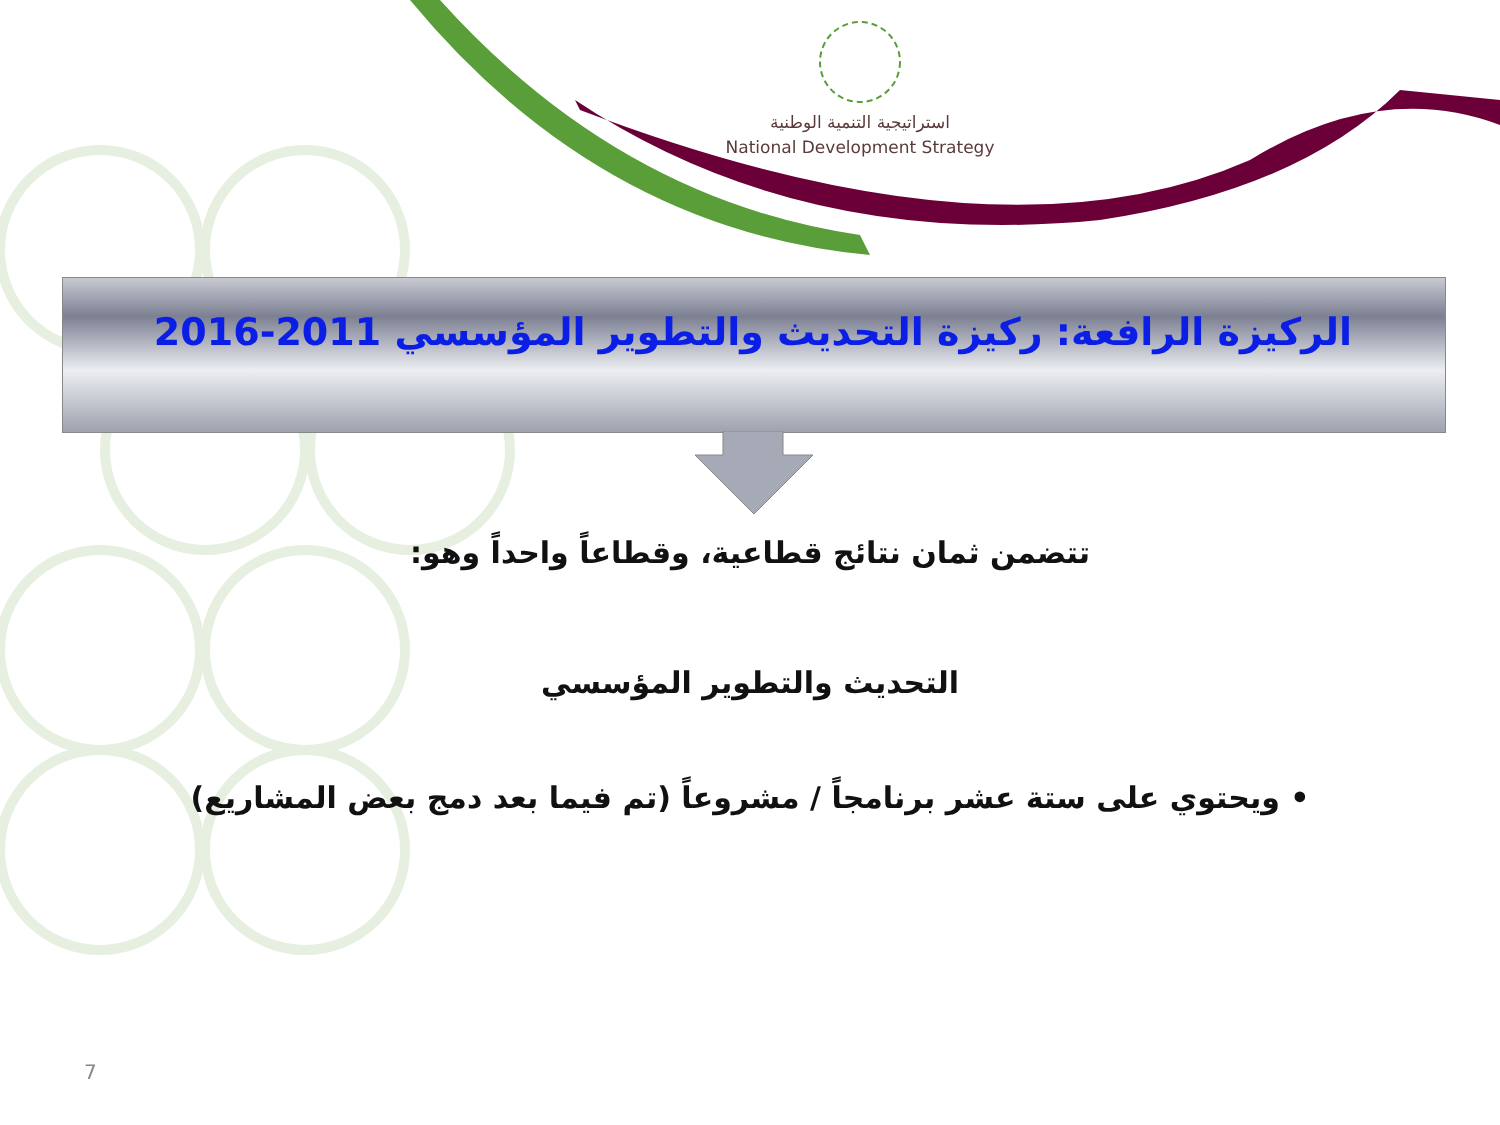استراتيجية التنمية الوطنية
National Development Strategy
الركيزة الرافعة: ركيزة التحديث والتطوير المؤسسي 2011-2016
تتضمن ثمان نتائج قطاعية، وقطاعاً واحداً وهو:
التحديث والتطوير المؤسسي
• ويحتوي على ستة عشر برنامجاً / مشروعاً (تم فيما بعد دمج بعض المشاريع)
7